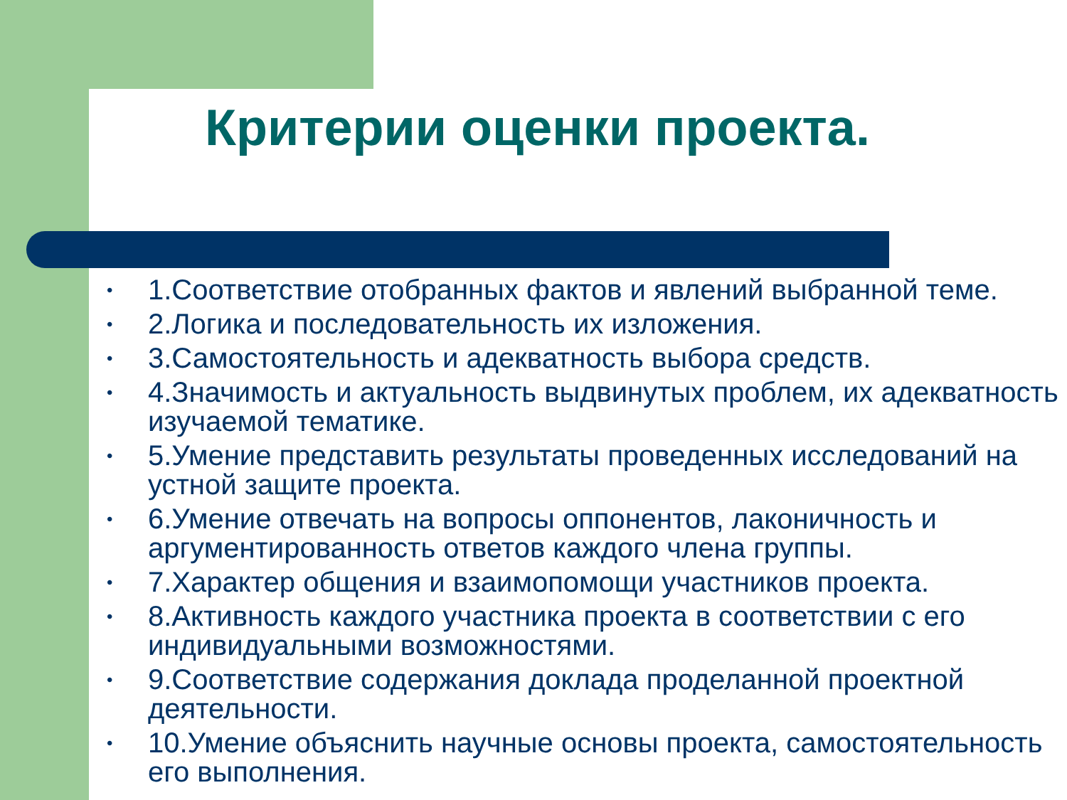Критерии оценки проекта.
• 1.Соответствие отобранных фактов и явлений выбранной теме.
• 2.Логика и последовательность их изложения.
• 3.Самостоятельность и адекватность выбора средств.
• 4.Значимость и актуальность выдвинутых проблем, их адекватность изучаемой тематике.
• 5.Умение представить результаты проведенных исследований на устной защите проекта.
• 6.Умение отвечать на вопросы оппонентов, лаконичность и аргументированность ответов каждого члена группы.
• 7.Характер общения и взаимопомощи участников проекта.
• 8.Активность каждого участника проекта в соответствии с его индивидуальными возможностями.
• 9.Соответствие содержания доклада проделанной проектной деятельности.
• 10.Умение объяснить научные основы проекта, самостоятельность его выполнения.